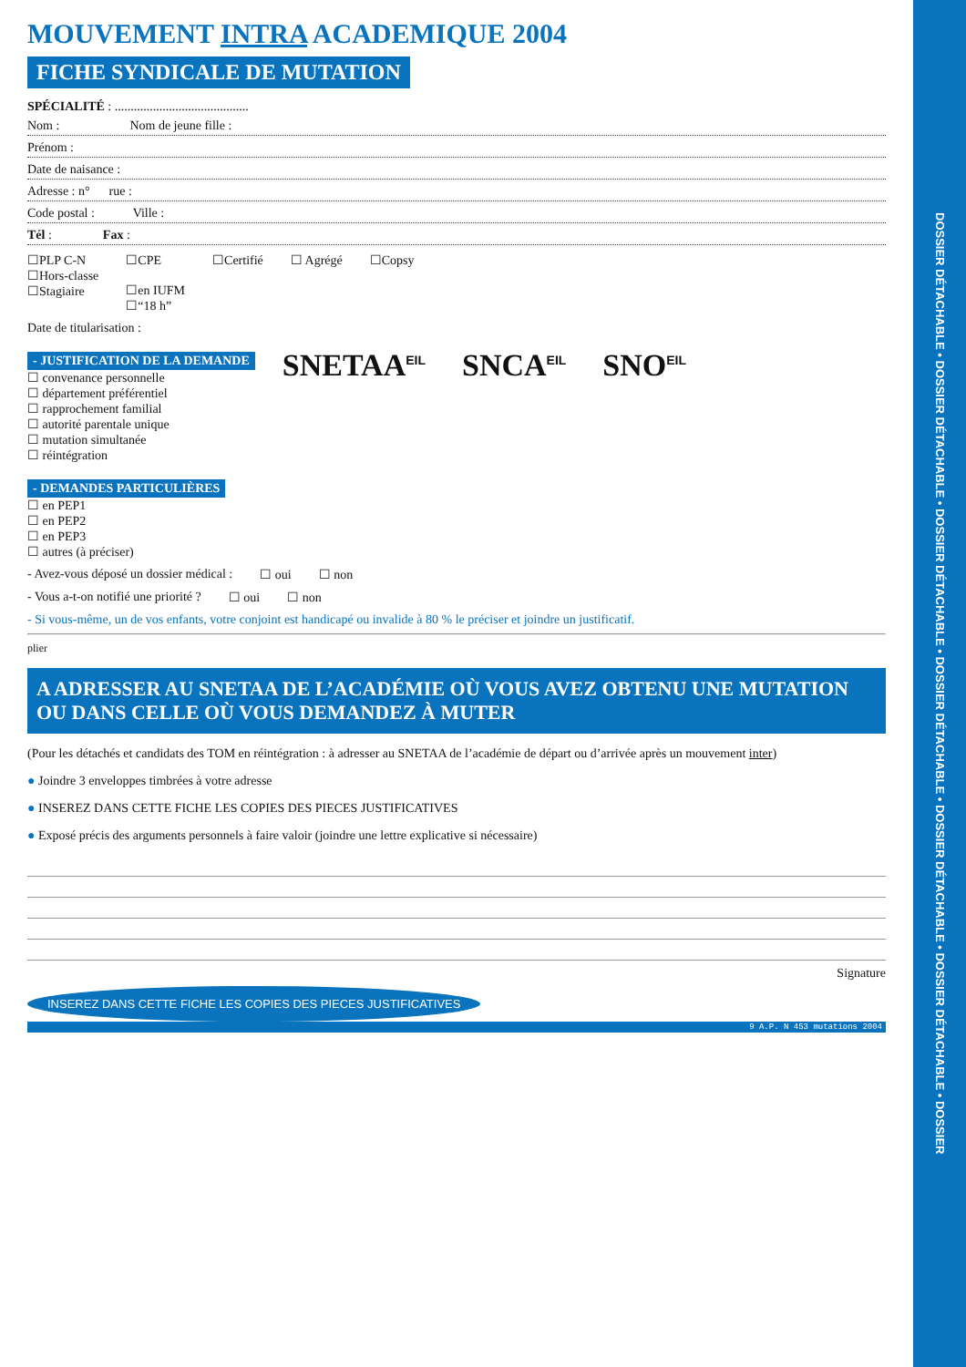MOUVEMENT INTRA ACADEMIQUE 2004
FICHE SYNDICALE DE MUTATION
SPÉCIALITÉ : ..........................................
Nom : Nom de jeune fille :
Prénom :
Date de naisance :
Adresse : n° rue :
Code postal : Ville :
Tél : Fax :
☐PLP C-N
☐Hors-classe
☐Stagiaire ☐CPE
☐en IUFM
☐“18 h” ☐Certifié ☐ Agrégé ☐Copsy
Date de titularisation :
- JUSTIFICATION DE LA DEMANDE
☐ convenance personnelle
☐ département préférentiel
☐ rapprochement familial
☐ autorité parentale unique
☐ mutation simultanée
☐ réintégration
SNETAA<sup>EIL</sup> SNCA<sup>EIL</sup> SNO<sup>EIL</sup>
- DEMANDES PARTICULIÈRES
☐ en PEP1
☐ en PEP2
☐ en PEP3
☐ autres (à préciser)
- Avez-vous déposé un dossier médical : ☐ oui ☐ non
- Vous a-t-on notifié une priorité ? ☐ oui ☐ non
- Si vous-même, un de vos enfants, votre conjoint est handicapé ou invalide à 80 % le préciser et joindre un justificatif.
plier
A ADRESSER AU SNETAA DE L’ACADÉMIE OÙ VOUS AVEZ OBTENU UNE MUTATION OU DANS CELLE OÙ VOUS DEMANDEZ À MUTER
(Pour les détachés et candidats des TOM en réintégration : à adresser au SNETAA de l’académie de départ ou d’arrivée après un mouvement inter)
● Joindre 3 enveloppes timbrées à votre adresse
● INSEREZ DANS CETTE FICHE LES COPIES DES PIECES JUSTIFICATIVES
● Exposé précis des arguments personnels à faire valoir (joindre une lettre explicative si nécessaire)
Signature
INSEREZ DANS CETTE FICHE LES COPIES DES PIECES JUSTIFICATIVES
9 A.P. N 453 mutations 2004
DOSSIER DÉTACHABLE • DOSSIER DÉTACHABLE • DOSSIER DÉTACHABLE • DOSSIER DÉTACHABLE • DOSSIER DÉTACHABLE • DOSSIER DÉTACHABLE • DOSSIER